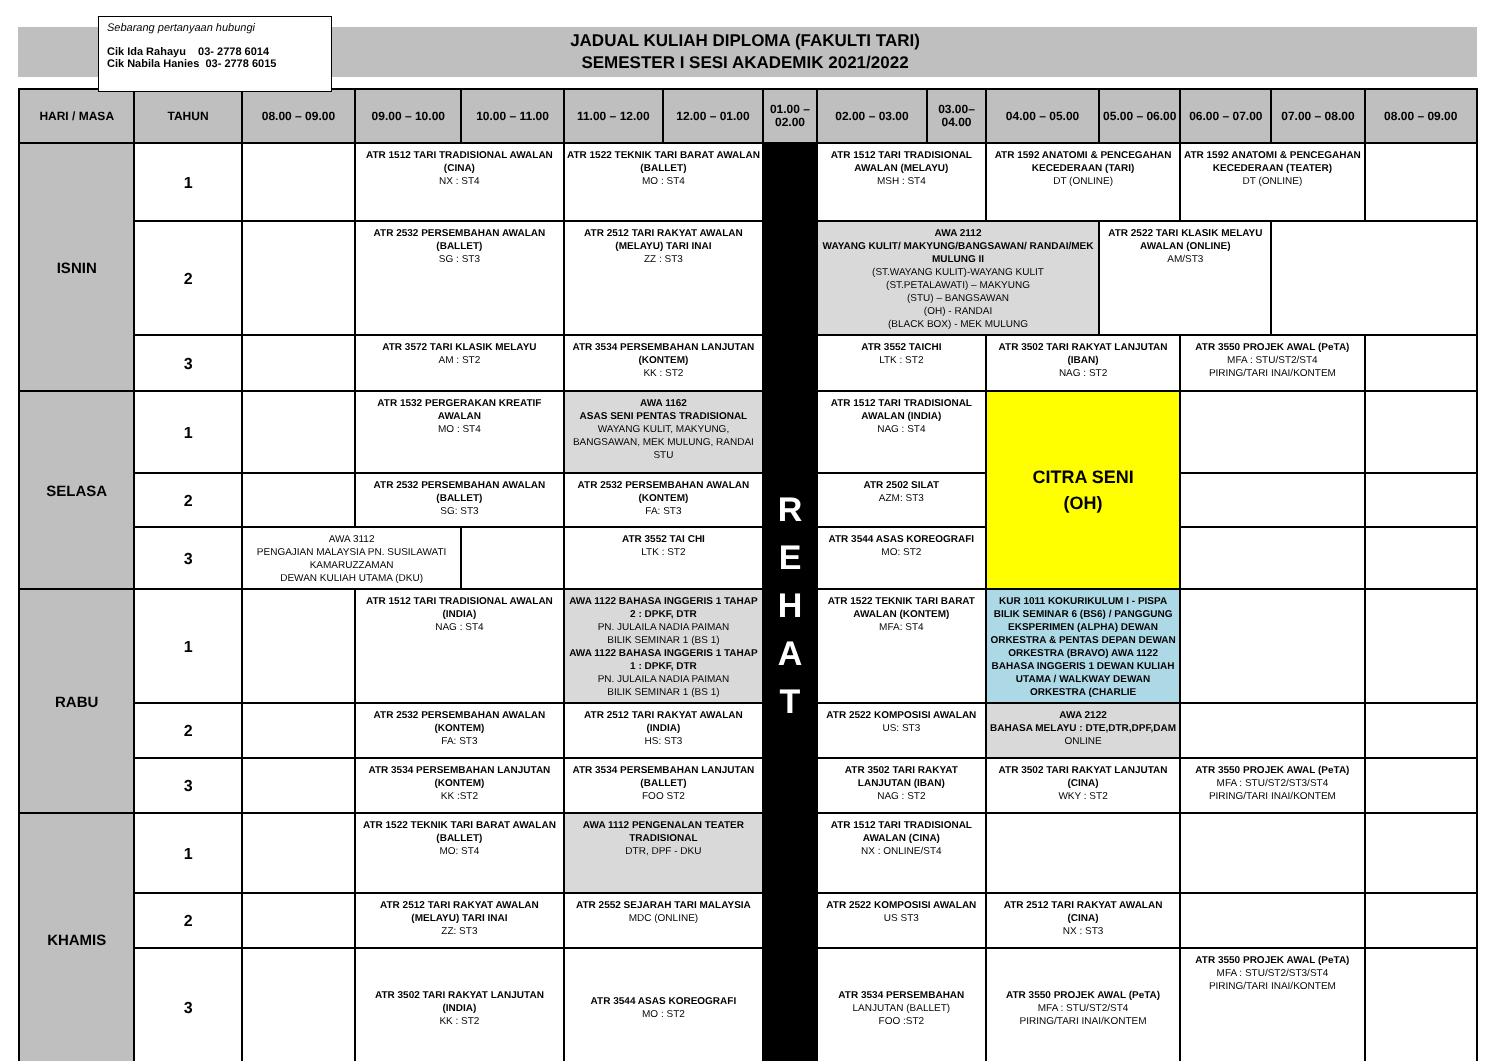Sebarang pertanyaan hubungi
Cik Ida Rahayu 03- 2778 6014
Cik Nabila Hanies 03- 2778 6015
JADUAL KULIAH DIPLOMA (FAKULTI TARI)
SEMESTER I SESI AKADEMIK 2021/2022
| HARI / MASA | TAHUN | 08.00 – 09.00 | 09.00 – 10.00 | 10.00 – 11.00 | 11.00 – 12.00 | 12.00 – 01.00 | 01.00 – 02.00 | 02.00 – 03.00 | 03.00– 04.00 | 04.00 – 05.00 | 05.00 – 06.00 | 06.00 – 07.00 | 07.00 – 08.00 | 08.00 – 09.00 |
| --- | --- | --- | --- | --- | --- | --- | --- | --- | --- | --- | --- | --- | --- | --- |
| ISNIN | 1 | | ATR 1512 TARI TRADISIONAL AWALAN (CINA) NX : ST4 | | ATR 1522 TEKNIK TARI BARAT AWALAN (BALLET) MO : ST4 | | R E H A T | ATR 1512 TARI TRADISIONAL AWALAN (MELAYU) MSH : ST4 | | ATR 1592 ANATOMI & PENCEGAHAN KECEDERAAN (TARI) DT (ONLINE) | | ATR 1592 ANATOMI & PENCEGAHAN KECEDERAAN (TEATER) DT (ONLINE) | | |
| | 2 | | ATR 2532 PERSEMBAHAN AWALAN (BALLET) SG : ST3 | | ATR 2512 TARI RAKYAT AWALAN (MELAYU) TARI INAI ZZ : ST3 | | | AWA 2112 WAYANG KULIT/ MAKYUNG/BANGSAWAN/ RANDAI/MEK MULUNG II (ST.WAYANG KULIT)-WAYANG KULIT (ST.PETALAWATI) – MAKYUNG (STU) – BANGSAWAN (OH) - RANDAI (BLACK BOX) - MEK MULUNG | | | ATR 2522 TARI KLASIK MELAYU AWALAN (ONLINE) AM/ST3 | | | |
| | 3 | | ATR 3572 TARI KLASIK MELAYU AM : ST2 | | ATR 3534 PERSEMBAHAN LANJUTAN (KONTEM) KK : ST2 | | | ATR 3552 TAICHI LTK : ST2 | | ATR 3502 TARI RAKYAT LANJUTAN (IBAN) NAG : ST2 | | ATR 3550 PROJEK AWAL (PeTA) MFA : STU/ST2/ST4 PIRING/TARI INAI/KONTEM | | |
| SELASA | 1 | | ATR 1532 PERGERAKAN KREATIF AWALAN MO : ST4 | | AWA 1162 ASAS SENI PENTAS TRADISIONAL WAYANG KULIT, MAKYUNG, BANGSAWAN, MEK MULUNG, RANDAI STU | | | ATR 1512 TARI TRADISIONAL AWALAN (INDIA) NAG : ST4 | | CITRA SENI (OH) | | | | |
| | 2 | | ATR 2532 PERSEMBAHAN AWALAN (BALLET) SG: ST3 | | ATR 2532 PERSEMBAHAN AWALAN (KONTEM) FA: ST3 | | | ATR 2502 SILAT AZM: ST3 | | | | | | |
| | 3 | AWA 3112 PENGAJIAN MALAYSIA PN. SUSILAWATI KAMARUZZAMAN DEWAN KULIAH UTAMA (DKU) | | | ATR 3552 TAI CHI LTK : ST2 | | | ATR 3544 ASAS KOREOGRAFI MO: ST2 | | | | | | |
| RABU | 1 | | ATR 1512 TARI TRADISIONAL AWALAN (INDIA) NAG : ST4 | | AWA 1122 BAHASA INGGERIS 1 TAHAP 2 : DPKF, DTR PN. JULAILA NADIA PAIMAN BILIK SEMINAR 1 (BS 1) AWA 1122 BAHASA INGGERIS 1 TAHAP 1 : DPKF, DTR PN. JULAILA NADIA PAIMAN BILIK SEMINAR 1 (BS 1) | | | ATR 1522 TEKNIK TARI BARAT AWALAN (KONTEM) MFA: ST4 | | KUR 1011 KOKURIKULUM I - PISPA BILIK SEMINAR 6 (BS6) / PANGGUNG EKSPERIMEN (ALPHA) DEWAN ORKESTRA & PENTAS DEPAN DEWAN ORKESTRA (BRAVO) AWA 1122 BAHASA INGGERIS 1 DEWAN KULIAH UTAMA / WALKWAY DEWAN ORKESTRA (CHARLIE | | | | |
| | 2 | | ATR 2532 PERSEMBAHAN AWALAN (KONTEM) FA: ST3 | | ATR 2512 TARI RAKYAT AWALAN (INDIA) HS: ST3 | | | ATR 2522 KOMPOSISI AWALAN US: ST3 | | AWA 2122 BAHASA MELAYU : DTE,DTR,DPF,DAM ONLINE | | | | |
| | 3 | | ATR 3534 PERSEMBAHAN LANJUTAN (KONTEM) KK :ST2 | | ATR 3534 PERSEMBAHAN LANJUTAN (BALLET) FOO ST2 | | | ATR 3502 TARI RAKYAT LANJUTAN (IBAN) NAG : ST2 | | ATR 3502 TARI RAKYAT LANJUTAN (CINA) WKY : ST2 | | ATR 3550 PROJEK AWAL (PeTA) MFA : STU/ST2/ST3/ST4 PIRING/TARI INAI/KONTEM | | |
| KHAMIS | 1 | | ATR 1522 TEKNIK TARI BARAT AWALAN (BALLET) MO: ST4 | | AWA 1112 PENGENALAN TEATER TRADISIONAL DTR, DPF - DKU | | | ATR 1512 TARI TRADISIONAL AWALAN (CINA) NX : ONLINE/ST4 | | | | | | |
| | 2 | | ATR 2512 TARI RAKYAT AWALAN (MELAYU) TARI INAI ZZ: ST3 | | ATR 2552 SEJARAH TARI MALAYSIA MDC (ONLINE) | | | ATR 2522 KOMPOSISI AWALAN US ST3 | | ATR 2512 TARI RAKYAT AWALAN (CINA) NX : ST3 | | | | |
| | 3 | | ATR 3502 TARI RAKYAT LANJUTAN (INDIA) KK : ST2 | | ATR 3544 ASAS KOREOGRAFI MO : ST2 | | | ATR 3534 PERSEMBAHAN LANJUTAN (BALLET) FOO :ST2 | | ATR 3550 PROJEK AWAL (PeTA) MFA : STU/ST2/ST4 PIRING/TARI INAI/KONTEM | | ATR 3550 PROJEK AWAL (PeTA) MFA : STU/ST2/ST3/ST4 PIRING/TARI INAI/KONTEM | | |